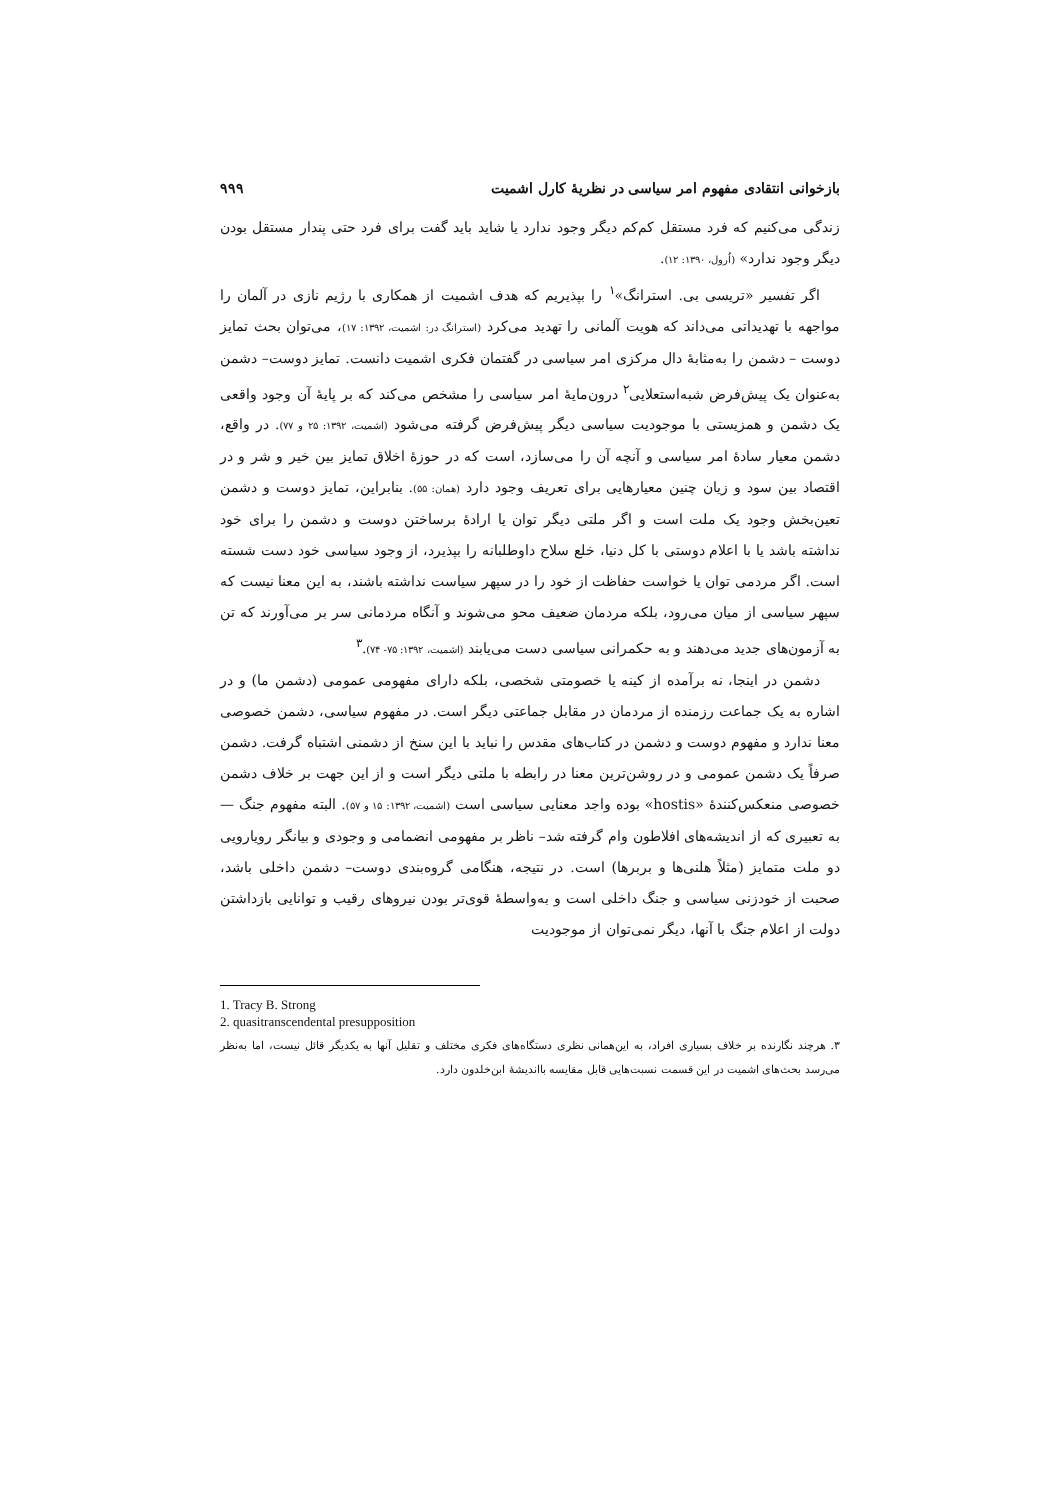بازخوانی انتقادی مفهوم امر سیاسی در نظریهٔ کارل اشمیت ۹۹۹
زندگی می‌کنیم که فرد مستقل کم‌کم دیگر وجود ندارد یا شاید باید گفت برای فرد حتی پندار مستقل بودن دیگر وجود ندارد» (اُرول، ۱۳۹۰: ۱۲).
اگر تفسیر «تریسی بی. استرانگ»<sup>۱</sup> را بپذیریم که هدف اشمیت از همکاری با رژیم نازی در آلمان را مواجهه با تهدیداتی می‌داند که هویت آلمانی را تهدید می‌کرد (استرانگ در: اشمیت، ۱۳۹۲: ۱۷)، می‌توان بحث تمایز دوست – دشمن را به‌مثابهٔ دال مرکزی امر سیاسی در گفتمان فکری اشمیت دانست. تمایز دوست– دشمن به‌عنوان یک پیش‌فرض شبه‌استعلایی<sup>۲</sup> درون‌مایهٔ امر سیاسی را مشخص می‌کند که بر پایهٔ آن وجود واقعی یک دشمن و همزیستی با موجودیت سیاسی دیگر پیش‌فرض گرفته می‌شود (اشمیت، ۱۳۹۲: ۲۵ و ۷۷). در واقع، دشمن معیار سادهٔ امر سیاسی و آنچه آن را می‌سازد، است که در حوزهٔ اخلاق تمایز بین خیر و شر و در اقتصاد بین سود و زیان چنین معیارهایی برای تعریف وجود دارد (همان: ۵۵). بنابراین، تمایز دوست و دشمن تعین‌بخش وجود یک ملت است و اگر ملتی دیگر توان یا ارادهٔ برساختن دوست و دشمن را برای خود نداشته باشد یا با اعلام دوستی با کل دنیا، خلع سلاح داوطلبانه را بپذیرد، از وجود سیاسی خود دست شسته است. اگر مردمی توان یا خواست حفاظت از خود را در سپهر سیاست نداشته باشند، به این معنا نیست که سپهر سیاسی از میان می‌رود، بلکه مردمان ضعیف محو می‌شوند و آنگاه مردمانی سر بر می‌آورند که تن به آزمون‌های جدید می‌دهند و به حکمرانی سیاسی دست می‌یابند (اشمیت، ۱۳۹۲: ۷۵- ۷۴).<sup>۳</sup>
دشمن در اینجا، نه برآمده از کینه یا خصومتی شخصی، بلکه دارای مفهومی عمومی (دشمن ما) و در اشاره به یک جماعت رزمنده از مردمان در مقابل جماعتی دیگر است. در مفهوم سیاسی، دشمن خصوصی معنا ندارد و مفهوم دوست و دشمن در کتاب‌های مقدس را نباید با این سنخ از دشمنی اشتباه گرفت. دشمن صرفاً یک دشمن عمومی و در روشن‌ترین معنا در رابطه با ملتی دیگر است و از این جهت بر خلاف دشمن خصوصی منعکس‌کنندهٔ «hostis» بوده واجد معنایی سیاسی است (اشمیت، ۱۳۹۲: ۱۵ و ۵۷). البته مفهوم جنگ — به تعبیری که از اندیشه‌های افلاطون وام گرفته شد– ناظر بر مفهومی انضمامی و وجودی و بیانگر رویارویی دو ملت متمایز (مثلاً هلنی‌ها و بربرها) است. در نتیجه، هنگامی گروه‌بندی دوست– دشمن داخلی باشد، صحبت از خودزنی سیاسی و جنگ داخلی است و به‌واسطهٔ قوی‌تر بودن نیروهای رقیب و توانایی بازداشتن دولت از اعلام جنگ با آنها، دیگر نمی‌توان از موجودیت
1. Tracy B. Strong
2. quasitranscendental presupposition
۳. هرچند نگارنده بر خلاف بسیاری افراد، به این‌همانی نظری دستگاه‌های فکری مختلف و تقلیل آنها به یکدیگر قائل نیست، اما به‌نظر می‌رسد بحث‌های اشمیت در این قسمت نسبت‌هایی قابل مقایسه بااندیشهٔ ابن‌خلدون دارد.